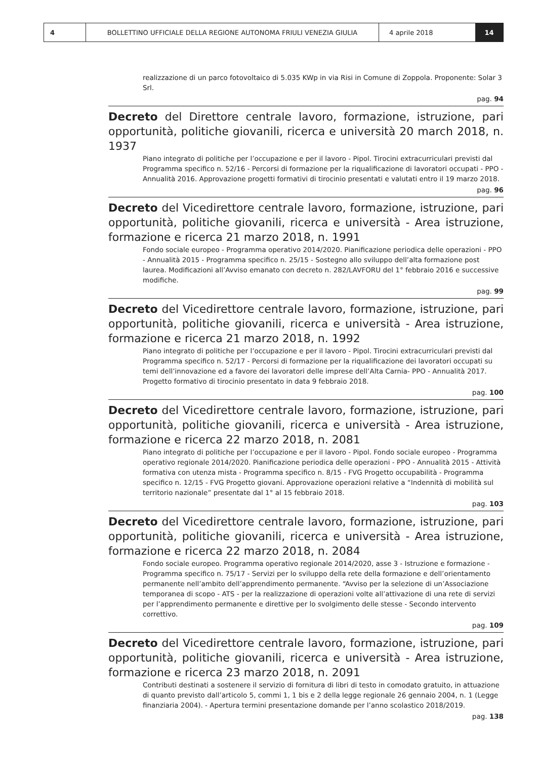4
BOLLETTINO UFFICIALE DELLA REGIONE AUTONOMA FRIULI VENEZIA GIULIA
4 aprile 2018 14
realizzazione di un parco fotovoltaico di 5.035 KWp in via Risi in Comune di Zoppola. Proponente: Solar 3 Srl.
pag. 94
Decreto del Direttore centrale lavoro, formazione, istruzione, pari opportunità, politiche giovanili, ricerca e università 20 march 2018, n. 1937
Piano integrato di politiche per l’occupazione e per il lavoro - Pipol. Tirocini extracurriculari previsti dal Programma specifico n. 52/16 - Percorsi di formazione per la riqualificazione di lavoratori occupati - PPO - Annualità 2016. Approvazione progetti formativi di tirocinio presentati e valutati entro il 19 marzo 2018.
pag. 96
Decreto del Vicedirettore centrale lavoro, formazione, istruzione, pari opportunità, politiche giovanili, ricerca e università - Area istruzione, formazione e ricerca 21 marzo 2018, n. 1991
Fondo sociale europeo - Programma operativo 2014/2020. Pianificazione periodica delle operazioni - PPO - Annualità 2015 - Programma specifico n. 25/15 - Sostegno allo sviluppo dell’alta formazione post laurea. Modificazioni all’Avviso emanato con decreto n. 282/LAVFORU del 1° febbraio 2016 e successive modifiche.
pag. 99
Decreto del Vicedirettore centrale lavoro, formazione, istruzione, pari opportunità, politiche giovanili, ricerca e università - Area istruzione, formazione e ricerca 21 marzo 2018, n. 1992
Piano integrato di politiche per l’occupazione e per il lavoro - Pipol. Tirocini extracurriculari previsti dal Programma specifico n. 52/17 - Percorsi di formazione per la riqualificazione dei lavoratori occupati su temi dell’innovazione ed a favore dei lavoratori delle imprese dell’Alta Carnia- PPO - Annualità 2017. Progetto formativo di tirocinio presentato in data 9 febbraio 2018.
pag. 100
Decreto del Vicedirettore centrale lavoro, formazione, istruzione, pari opportunità, politiche giovanili, ricerca e università - Area istruzione, formazione e ricerca 22 marzo 2018, n. 2081
Piano integrato di politiche per l’occupazione e per il lavoro - Pipol. Fondo sociale europeo - Programma operativo regionale 2014/2020. Pianificazione periodica delle operazioni - PPO - Annualità 2015 - Attività formativa con utenza mista - Programma specifico n. 8/15 - FVG Progetto occupabilità - Programma specifico n. 12/15 - FVG Progetto giovani. Approvazione operazioni relative a “Indennità di mobilità sul territorio nazionale” presentate dal 1° al 15 febbraio 2018.
pag. 103
Decreto del Vicedirettore centrale lavoro, formazione, istruzione, pari opportunità, politiche giovanili, ricerca e università - Area istruzione, formazione e ricerca 22 marzo 2018, n. 2084
Fondo sociale europeo. Programma operativo regionale 2014/2020, asse 3 - Istruzione e formazione - Programma specifico n. 75/17 - Servizi per lo sviluppo della rete della formazione e dell’orientamento permanente nell’ambito dell’apprendimento permanente. “Avviso per la selezione di un’Associazione temporanea di scopo - ATS - per la realizzazione di operazioni volte all’attivazione di una rete di servizi per l’apprendimento permanente e direttive per lo svolgimento delle stesse - Secondo intervento correttivo.
pag. 109
Decreto del Vicedirettore centrale lavoro, formazione, istruzione, pari opportunità, politiche giovanili, ricerca e università - Area istruzione, formazione e ricerca 23 marzo 2018, n. 2091
Contributi destinati a sostenere il servizio di fornitura di libri di testo in comodato gratuito, in attuazione di quanto previsto dall’articolo 5, commi 1, 1 bis e 2 della legge regionale 26 gennaio 2004, n. 1 (Legge finanziaria 2004). - Apertura termini presentazione domande per l’anno scolastico 2018/2019.
pag. 138